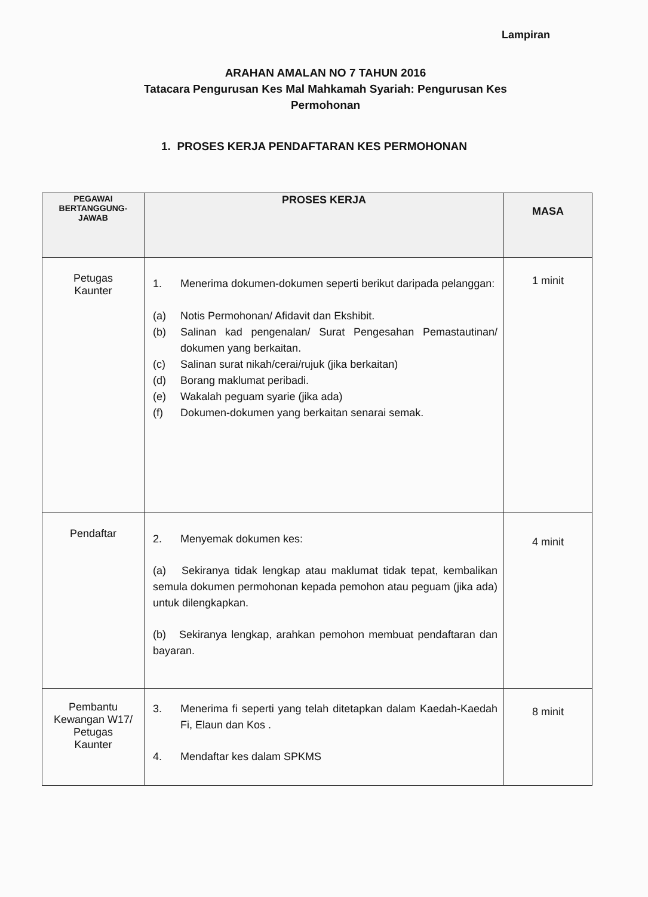Lampiran
ARAHAN AMALAN NO 7 TAHUN 2016
Tatacara Pengurusan Kes Mal Mahkamah Syariah: Pengurusan Kes Permohonan
1. PROSES KERJA PENDAFTARAN KES PERMOHONAN
| PEGAWAI BERTANGGUNG- JAWAB | PROSES KERJA | MASA |
| --- | --- | --- |
| Petugas Kaunter | 1. Menerima dokumen-dokumen seperti berikut daripada pelanggan: (a) Notis Permohonan/ Afidavit dan Ekshibit. (b) Salinan kad pengenalan/ Surat Pengesahan Pemastautinan/ dokumen yang berkaitan. (c) Salinan surat nikah/cerai/rujuk (jika berkaitan) (d) Borang maklumat peribadi. (e) Wakalah peguam syarie (jika ada) (f) Dokumen-dokumen yang berkaitan senarai semak. | 1 minit |
| Pendaftar | 2. Menyemak dokumen kes: (a) Sekiranya tidak lengkap atau maklumat tidak tepat, kembalikan semula dokumen permohonan kepada pemohon atau peguam (jika ada) untuk dilengkapkan. (b) Sekiranya lengkap, arahkan pemohon membuat pendaftaran dan bayaran. | 4 minit |
| Pembantu Kewangan W17/ Petugas Kaunter | 3. Menerima fi seperti yang telah ditetapkan dalam Kaedah-Kaedah Fi, Elaun dan Kos . 4. Mendaftar kes dalam SPKMS | 8 minit |